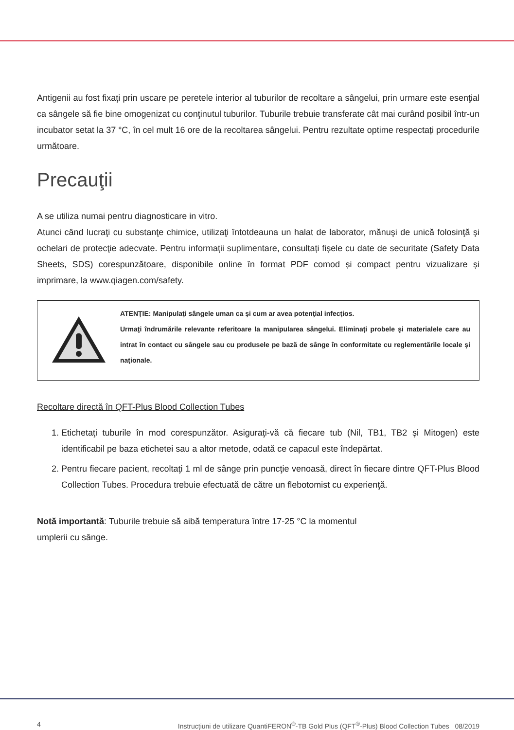Antigenii au fost fixaţi prin uscare pe peretele interior al tuburilor de recoltare a sângelui, prin urmare este esenţial ca sângele să fie bine omogenizat cu conţinutul tuburilor. Tuburile trebuie transferate cât mai curând posibil într-un incubator setat la 37 °C, în cel mult 16 ore de la recoltarea sângelui. Pentru rezultate optime respectați procedurile următoare.
Precauţii
A se utiliza numai pentru diagnosticare in vitro.
Atunci când lucraţi cu substanţe chimice, utilizaţi întotdeauna un halat de laborator, mănuşi de unică folosinţă şi ochelari de protecţie adecvate. Pentru informații suplimentare, consultați fișele cu date de securitate (Safety Data Sheets, SDS) corespunzătoare, disponibile online în format PDF comod și compact pentru vizualizare și imprimare, la www.qiagen.com/safety.
ATENŢIE: Manipulaţi sângele uman ca şi cum ar avea potenţial infecţios.
Urmaţi îndrumările relevante referitoare la manipularea sângelui. Eliminaţi probele şi materialele care au intrat în contact cu sângele sau cu produsele pe bază de sânge în conformitate cu reglementările locale şi naţionale.
Recoltare directă în QFT-Plus Blood Collection Tubes
1. Etichetaţi tuburile în mod corespunzător. Asiguraţi-vă că fiecare tub (Nil, TB1, TB2 şi Mitogen) este identificabil pe baza etichetei sau a altor metode, odată ce capacul este îndepărtat.
2. Pentru fiecare pacient, recoltaţi 1 ml de sânge prin puncţie venoasă, direct în fiecare dintre QFT-Plus Blood Collection Tubes. Procedura trebuie efectuată de către un flebotomist cu experienţă.
Notă importantă: Tuburile trebuie să aibă temperatura între 17-25 °C la momentul
umplerii cu sânge.
4 Instrucțiuni de utilizare QuantiFERON<sup>®</sup>-TB Gold Plus (QFT<sup>®</sup>-Plus) Blood Collection Tubes 08/2019